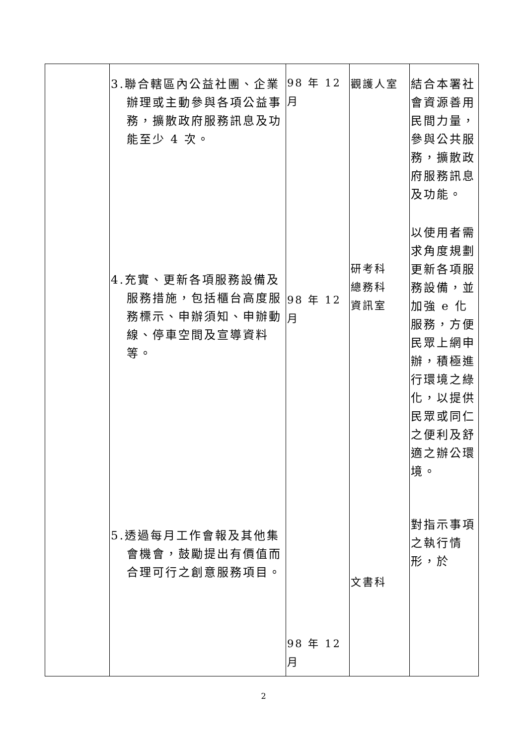| | 3.聯合轄區內公益社團、企業辦理或主動參與各項公益事務，擴散政府服務訊息及功能至少 4 次。 4.充實、更新各項服務設備及服務措施，包括櫃台高度服務標示、申辦須知、申辦動線、停車空間及宣導資料等。 5.透過每月工作會報及其他集會機會，鼓勵提出有價值而合理可行之創意服務項目。 | 98 年 12 月 98 年 12 月 98 年 12 月 | 觀護人室 研考科 總務科 資訊室 文書科 | 結合本署社會資源善用民間力量，參與公共服務，擴散政府服務訊息及功能。 以使用者需求角度規劃更新各項服務設備，並加強 e 化服務，方便民眾上網申辦，積極進行環境之綠化，以提供民眾或同仁之便利及舒適之辦公環境。 對指示事項之執行情形，於 |
2